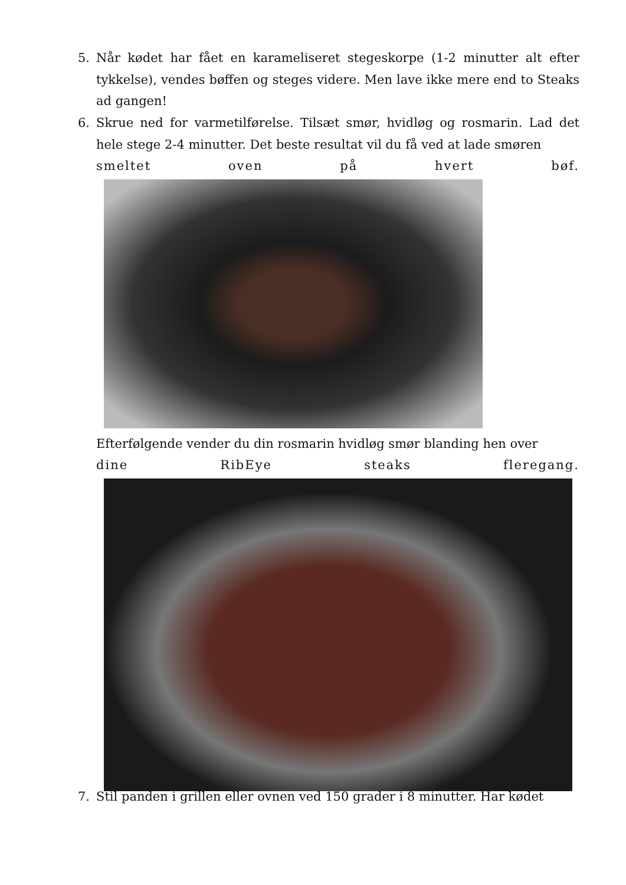5. Når kødet har fået en karameliseret stegeskorpe (1-2 minutter alt efter tykkelse), vendes bøffen og steges videre. Men lave ikke mere end to Steaks ad gangen!
6. Skrue ned for varmetilførelse. Tilsæt smør, hvidløg og rosmarin. Lad det hele stege 2-4 minutter. Det beste resultat vil du få ved at lade smøren
smeltet oven på hvert bøf.
Efterfølgende vender du din rosmarin hvidløg smør blanding hen over
dine RibEye steaks fleregang.
7. Stil panden i grillen eller ovnen ved 150 grader i 8 minutter. Har kødet